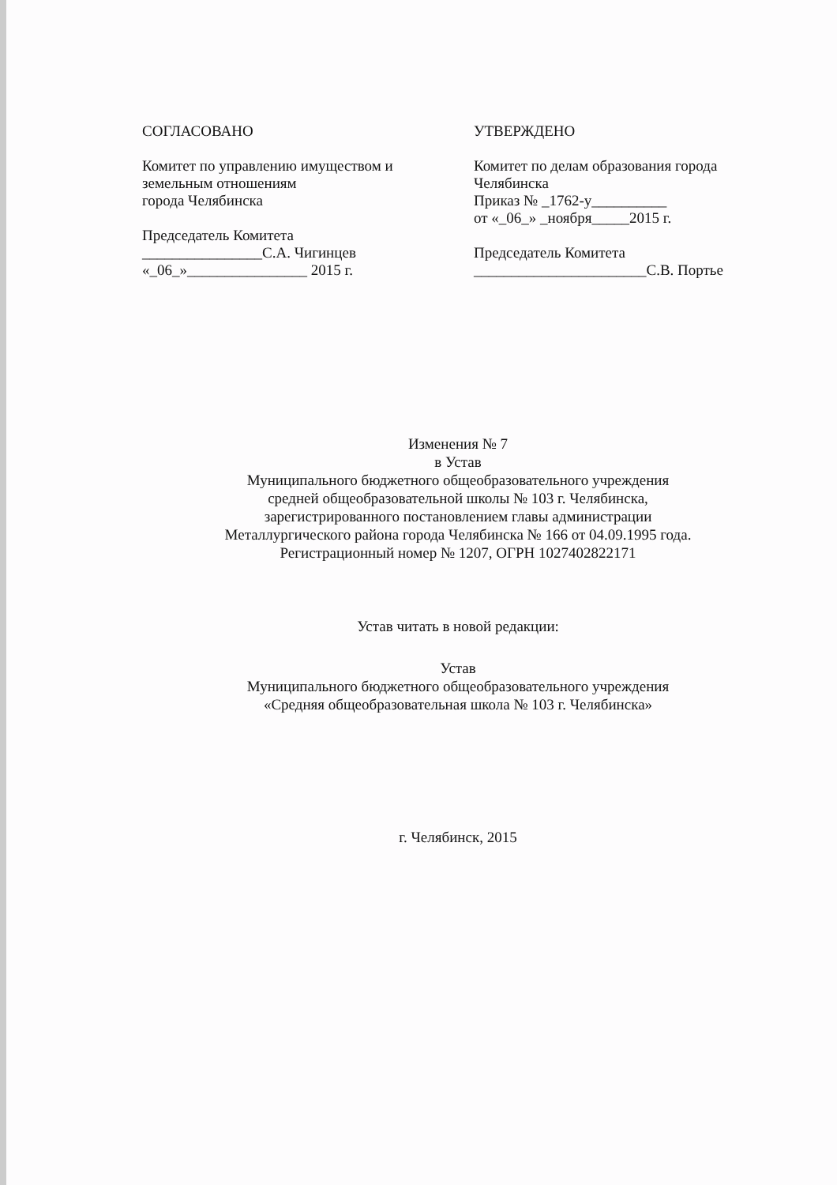СОГЛАСОВАНО
Комитет по управлению имуществом и земельным отношениям
города Челябинска
Председатель Комитета
________________С.А. Чигинцев
«_06_»________________ 2015 г.
УТВЕРЖДЕНО
Комитет по делам образования города Челябинска
Приказ № _1762-у__________
от «_06_» _ноября_____2015 г.
Председатель Комитета
_______________________С.В. Портье
Изменения № 7
в Устав
Муниципального бюджетного общеобразовательного учреждения
средней общеобразовательной школы № 103 г. Челябинска,
зарегистрированного постановлением главы администрации
Металлургического района города Челябинска № 166 от 04.09.1995 года.
Регистрационный номер № 1207, ОГРН 1027402822171
Устав читать в новой редакции:
Устав
Муниципального бюджетного общеобразовательного учреждения
«Средняя общеобразовательная школа № 103 г. Челябинска»
г. Челябинск, 2015